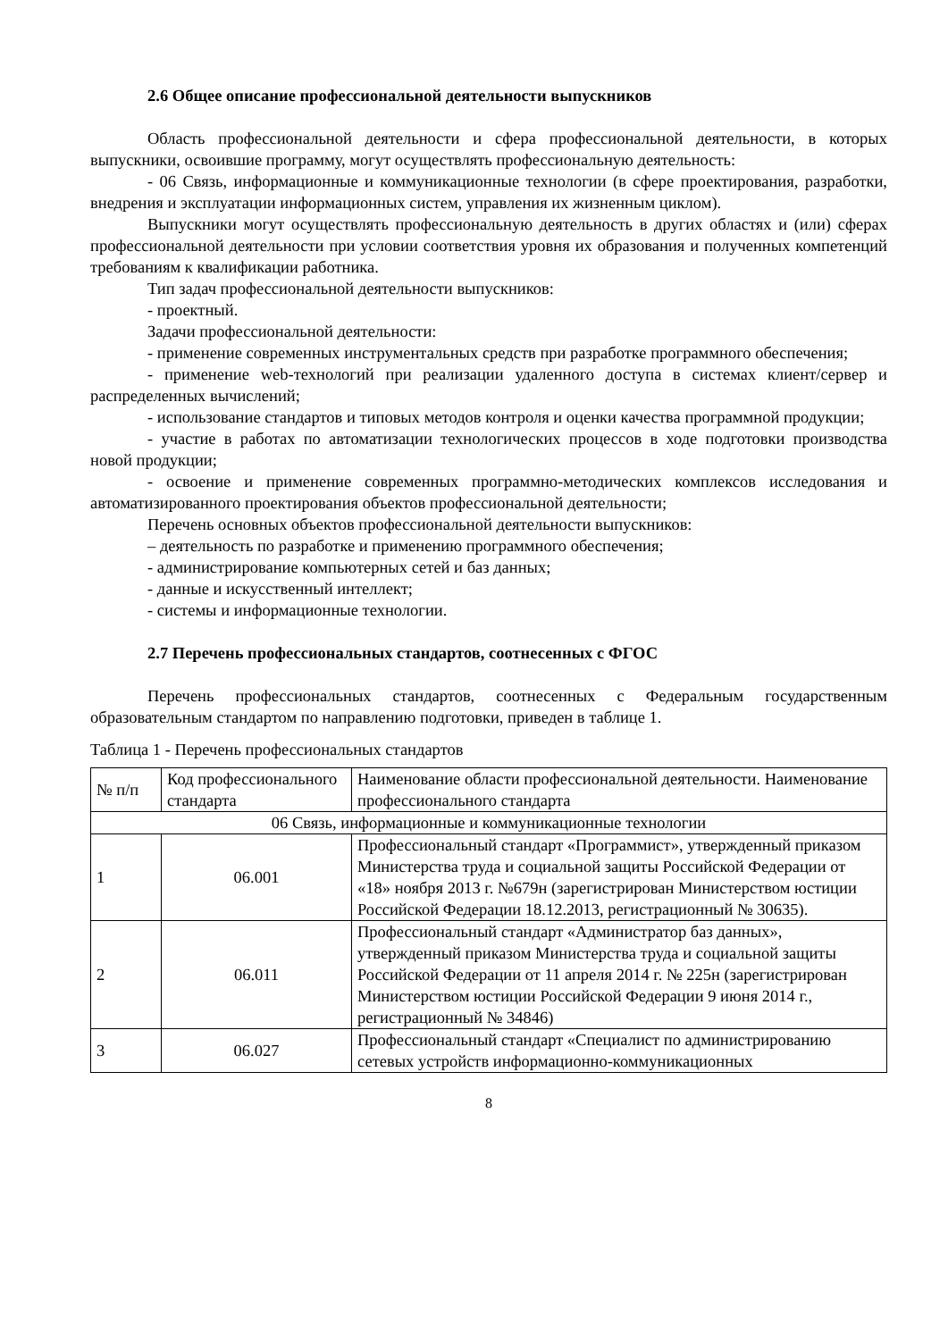2.6 Общее описание профессиональной деятельности выпускников
Область профессиональной деятельности и сфера профессиональной деятельности, в которых выпускники, освоившие программу, могут осуществлять профессиональную деятельность:
- 06 Связь, информационные и коммуникационные технологии (в сфере проектирования, разработки, внедрения и эксплуатации информационных систем, управления их жизненным циклом).
Выпускники могут осуществлять профессиональную деятельность в других областях и (или) сферах профессиональной деятельности при условии соответствия уровня их образования и полученных компетенций требованиям к квалификации работника.
Тип задач профессиональной деятельности выпускников:
- проектный.
Задачи профессиональной деятельности:
- применение современных инструментальных средств при разработке программного обеспечения;
- применение web-технологий при реализации удаленного доступа в системах клиент/сервер и распределенных вычислений;
- использование стандартов и типовых методов контроля и оценки качества программной продукции;
- участие в работах по автоматизации технологических процессов в ходе подготовки производства новой продукции;
- освоение и применение современных программно-методических комплексов исследования и автоматизированного проектирования объектов профессиональной деятельности;
Перечень основных объектов профессиональной деятельности выпускников:
– деятельность по разработке и применению программного обеспечения;
- администрирование компьютерных сетей и баз данных;
- данные и искусственный интеллект;
- системы и информационные технологии.
2.7 Перечень профессиональных стандартов, соотнесенных с ФГОС
Перечень профессиональных стандартов, соотнесенных с Федеральным государственным образовательным стандартом по направлению подготовки, приведен в таблице 1.
Таблица 1 - Перечень профессиональных стандартов
| № п/п | Код профессионального стандарта | Наименование области профессиональной деятельности. Наименование профессионального стандарта |
| 06 Связь, информационные и коммуникационные технологии | | |
| 1 | 06.001 | Профессиональный стандарт «Программист», утвержденный приказом Министерства труда и социальной защиты Российской Федерации от «18» ноября 2013 г. №679н (зарегистрирован Министерством юстиции Российской Федерации 18.12.2013, регистрационный № 30635). |
| 2 | 06.011 | Профессиональный стандарт «Администратор баз данных», утвержденный приказом Министерства труда и социальной защиты Российской Федерации от 11 апреля 2014 г. № 225н (зарегистрирован Министерством юстиции Российской Федерации 9 июня 2014 г., регистрационный № 34846) |
| 3 | 06.027 | Профессиональный стандарт «Специалист по администрированию сетевых устройств информационно-коммуникационных |
8